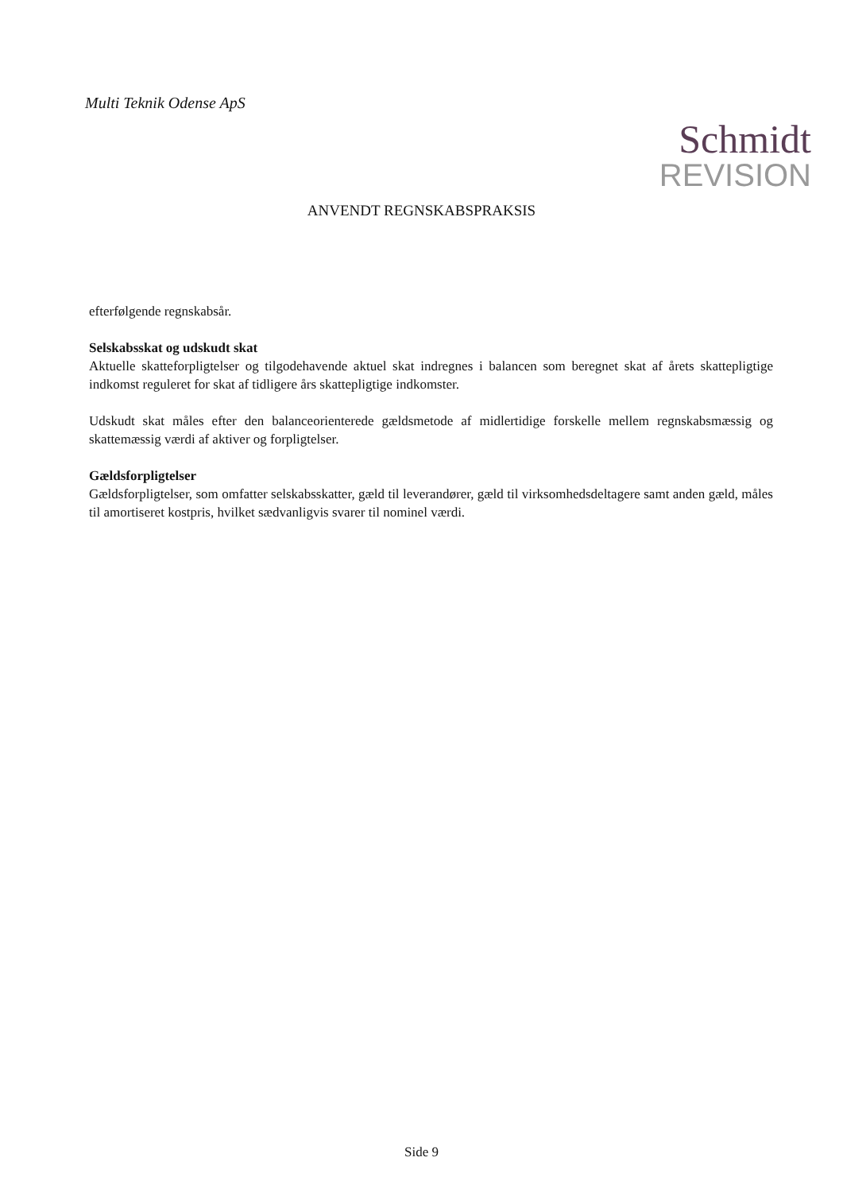Multi Teknik Odense ApS
Schmidt
REVISION
ANVENDT REGNSKABSPRAKSIS
efterfølgende regnskabsår.
Selskabsskat og udskudt skat
Aktuelle skatteforpligtelser og tilgodehavende aktuel skat indregnes i balancen som beregnet skat af årets skattepligtige indkomst reguleret for skat af tidligere års skattepligtige indkomster.
Udskudt skat måles efter den balanceorienterede gældsmetode af midlertidige forskelle mellem regnskabsmæssig og skattemæssig værdi af aktiver og forpligtelser.
Gældsforpligtelser
Gældsforpligtelser, som omfatter selskabsskatter, gæld til leverandører, gæld til virksomhedsdeltagere samt anden gæld, måles til amortiseret kostpris, hvilket sædvanligvis svarer til nominel værdi.
Side 9